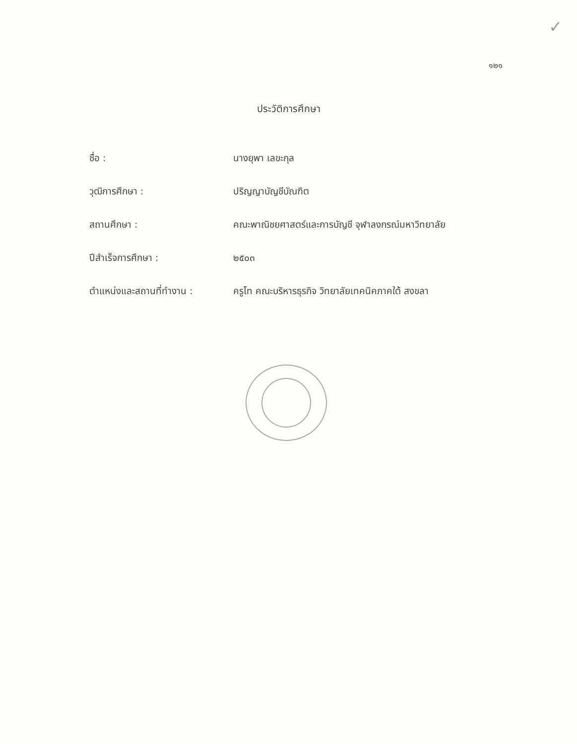✓
๑๒๑
ประวัติการศึกษา
| ชื่อ : | นางยุพา เลขะกุล |
| วุฒิการศึกษา : | ปริญญาบัญชีบัณฑิต |
| สถานศึกษา : | คณะพาณิชยศาสตร์และการบัญชี จุฬาลงกรณ์มหาวิทยาลัย |
| ปีสำเร็จการศึกษา : | ๒๕๐๓ |
| ตำแหน่งและสถานที่ทำงาน : | ครูโท คณะบริหารธุรกิจ วิทยาลัยเทคนิคภาคใต้ สงขลา |